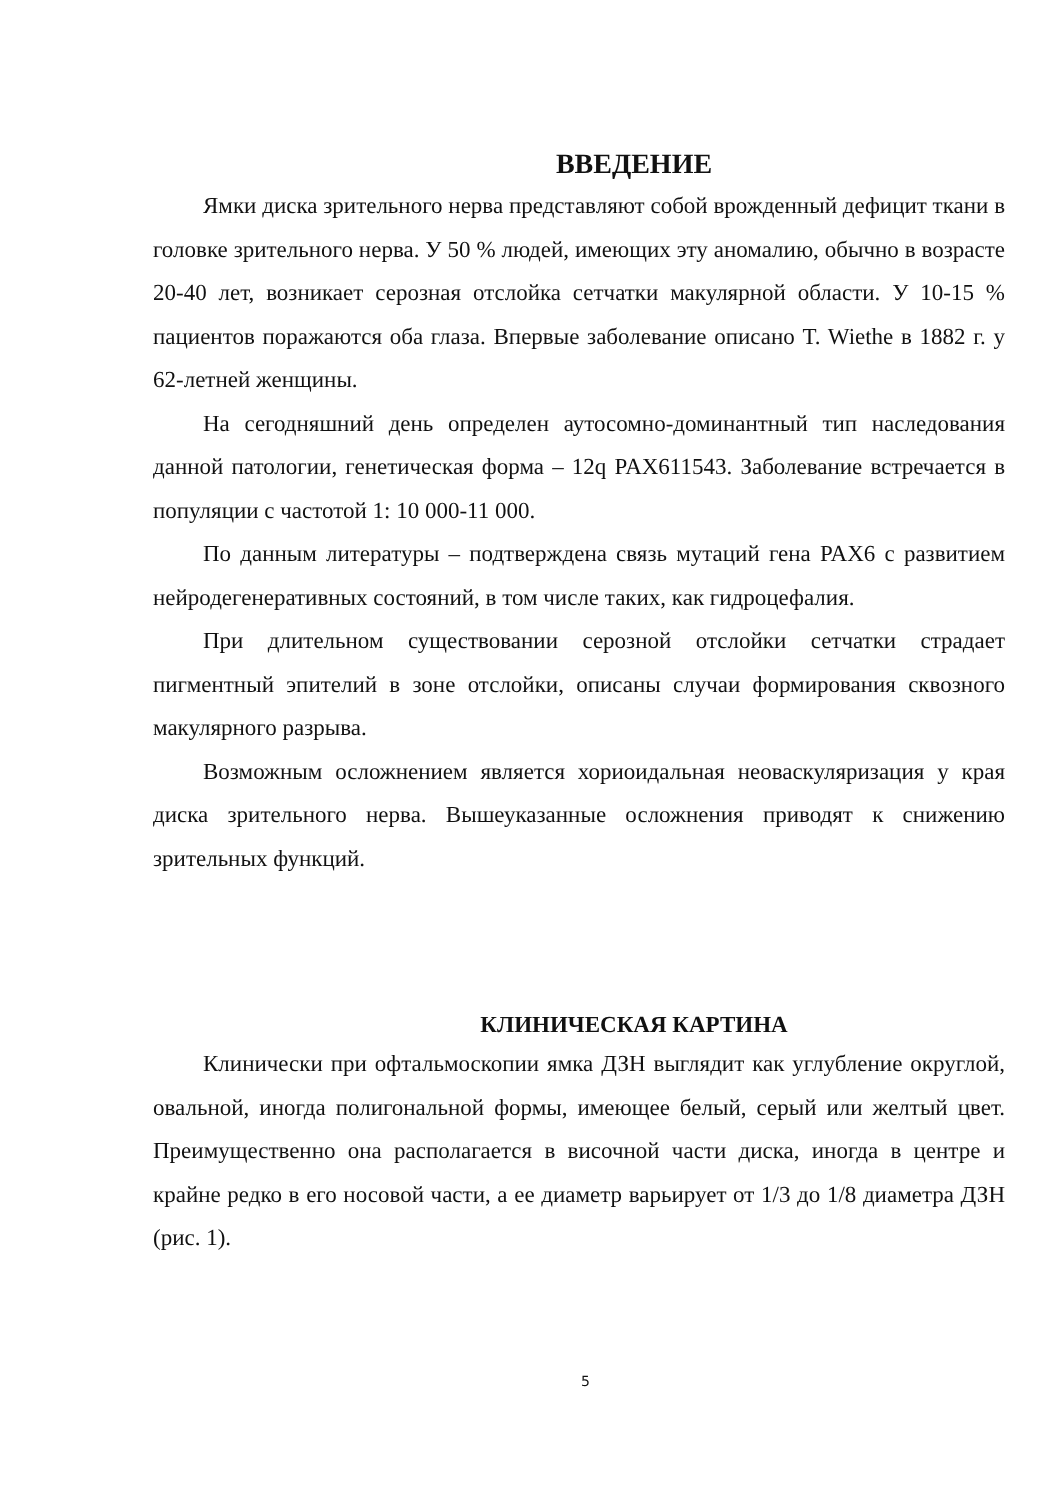ВВЕДЕНИЕ
Ямки диска зрительного нерва представляют собой врожденный дефицит ткани в головке зрительного нерва. У 50 % людей, имеющих эту аномалию, обычно в возрасте 20-40 лет, возникает серозная отслойка сетчатки макулярной области. У 10-15 % пациентов поражаются оба глаза. Впервые заболевание описано T. Wiethe в 1882 г. у 62-летней женщины.
На сегодняшний день определен аутосомно-доминантный тип наследования данной патологии, генетическая форма – 12q PAX611543. Заболевание встречается в популяции с частотой 1: 10 000-11 000.
По данным литературы – подтверждена связь мутаций гена PAX6 с развитием нейродегенеративных состояний, в том числе таких, как гидроцефалия.
При длительном существовании серозной отслойки сетчатки страдает пигментный эпителий в зоне отслойки, описаны случаи формирования сквозного макулярного разрыва.
Возможным осложнением является хориоидальная неоваскуляризация у края диска зрительного нерва. Вышеуказанные осложнения приводят к снижению зрительных функций.
КЛИНИЧЕСКАЯ КАРТИНА
Клинически при офтальмоскопии ямка ДЗН выглядит как углубление округлой, овальной, иногда полигональной формы, имеющее белый, серый или желтый цвет. Преимущественно она располагается в височной части диска, иногда в центре и крайне редко в его носовой части, а ее диаметр варьирует от 1/3 до 1/8 диаметра ДЗН (рис. 1).
5